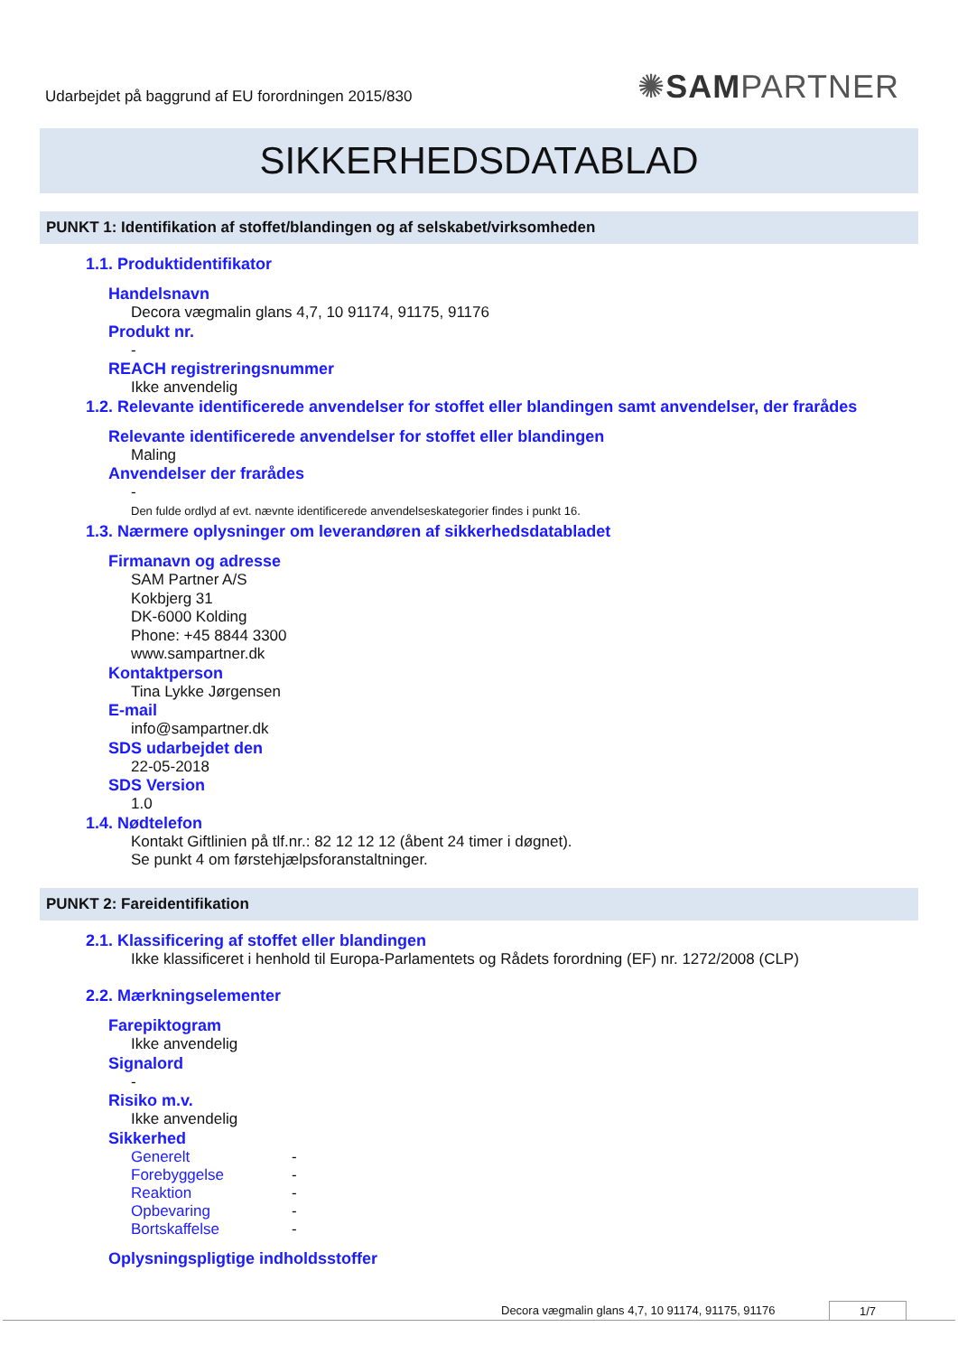Udarbejdet på baggrund af EU forordningen 2015/830
✺SAMPARTNER
SIKKERHEDSDATABLAD
PUNKT 1: Identifikation af stoffet/blandingen og af selskabet/virksomheden
1.1. Produktidentifikator
Handelsnavn
Decora vægmalin glans 4,7, 10 91174, 91175, 91176
Produkt nr.
-
REACH registreringsnummer
Ikke anvendelig
1.2. Relevante identificerede anvendelser for stoffet eller blandingen samt anvendelser, der frarådes
Relevante identificerede anvendelser for stoffet eller blandingen
Maling
Anvendelser der frarådes
-
Den fulde ordlyd af evt. nævnte identificerede anvendelseskategorier findes i punkt 16.
1.3. Nærmere oplysninger om leverandøren af sikkerhedsdatabladet
Firmanavn og adresse
SAM Partner A/S
Kokbjerg 31
DK-6000 Kolding
Phone: +45 8844 3300
www.sampartner.dk
Kontaktperson
Tina Lykke Jørgensen
E-mail
info@sampartner.dk
SDS udarbejdet den
22-05-2018
SDS Version
1.0
1.4. Nødtelefon
Kontakt Giftlinien på tlf.nr.: 82 12 12 12 (åbent 24 timer i døgnet).
Se punkt 4 om førstehjælpsforanstaltninger.
PUNKT 2: Fareidentifikation
2.1. Klassificering af stoffet eller blandingen
Ikke klassificeret i henhold til Europa-Parlamentets og Rådets forordning (EF) nr. 1272/2008 (CLP)
2.2. Mærkningselementer
Farepiktogram
Ikke anvendelig
Signalord
-
Risiko m.v.
Ikke anvendelig
Sikkerhed
Generelt -
Forebyggelse -
Reaktion -
Opbevaring -
Bortskaffelse -
Oplysningspligtige indholdsstoffer
Decora vægmalin glans 4,7, 10 91174, 91175, 91176 1/7